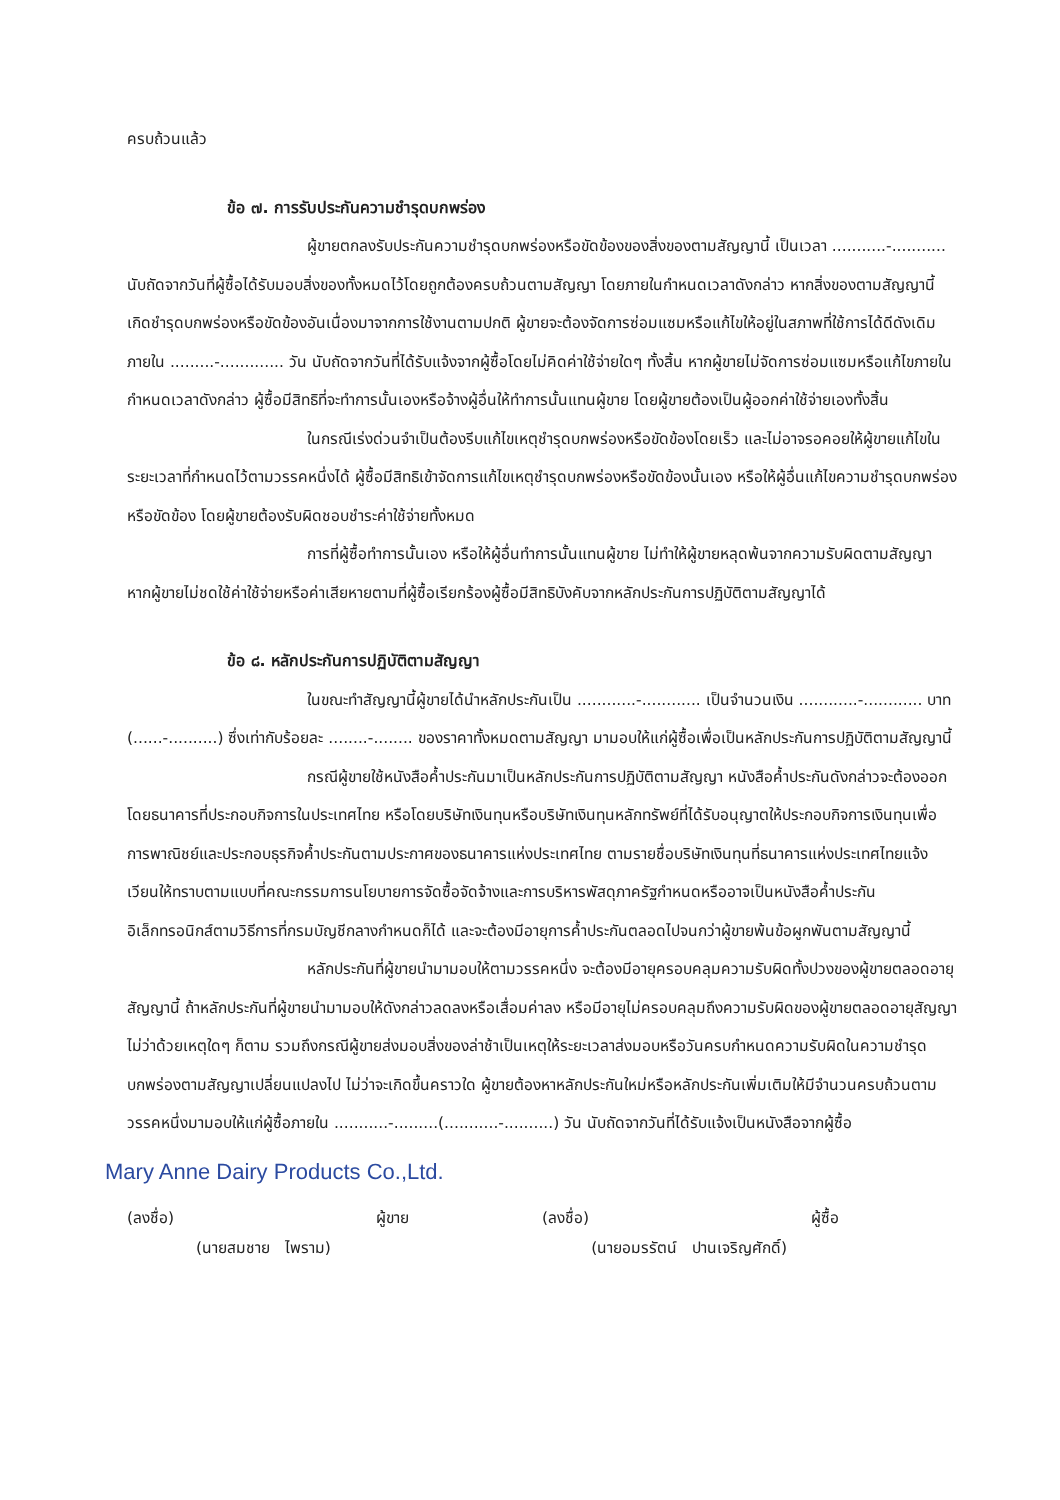ครบถ้วนแล้ว
ข้อ ๗. การรับประกันความชำรุดบกพร่อง
ผู้ขายตกลงรับประกันความชำรุดบกพร่องหรือขัดข้องของสิ่งของตามสัญญานี้ เป็นเวลา ...........-........... นับถัดจากวันที่ผู้ซื้อได้รับมอบสิ่งของทั้งหมดไว้โดยถูกต้องครบถ้วนตามสัญญา โดยภายในกำหนดเวลาดังกล่าว หากสิ่งของตามสัญญานี้เกิดชำรุดบกพร่องหรือขัดข้องอันเนื่องมาจากการใช้งานตามปกติ ผู้ขายจะต้องจัดการซ่อมแซมหรือแก้ไขให้อยู่ในสภาพที่ใช้การได้ดีดังเดิม ภายใน .........-............. วัน นับถัดจากวันที่ได้รับแจ้งจากผู้ซื้อโดยไม่คิดค่าใช้จ่ายใดๆ ทั้งสิ้น หากผู้ขายไม่จัดการซ่อมแซมหรือแก้ไขภายในกำหนดเวลาดังกล่าว ผู้ซื้อมีสิทธิที่จะทำการนั้นเองหรือจ้างผู้อื่นให้ทำการนั้นแทนผู้ขาย โดยผู้ขายต้องเป็นผู้ออกค่าใช้จ่ายเองทั้งสิ้น
ในกรณีเร่งด่วนจำเป็นต้องรีบแก้ไขเหตุชำรุดบกพร่องหรือขัดข้องโดยเร็ว และไม่อาจรอคอยให้ผู้ขายแก้ไขในระยะเวลาที่กำหนดไว้ตามวรรคหนึ่งได้ ผู้ซื้อมีสิทธิเข้าจัดการแก้ไขเหตุชำรุดบกพร่องหรือขัดข้องนั้นเอง หรือให้ผู้อื่นแก้ไขความชำรุดบกพร่องหรือขัดข้อง โดยผู้ขายต้องรับผิดชอบชำระค่าใช้จ่ายทั้งหมด
การที่ผู้ซื้อทำการนั้นเอง หรือให้ผู้อื่นทำการนั้นแทนผู้ขาย ไม่ทำให้ผู้ขายหลุดพ้นจากความรับผิดตามสัญญา หากผู้ขายไม่ชดใช้ค่าใช้จ่ายหรือค่าเสียหายตามที่ผู้ซื้อเรียกร้องผู้ซื้อมีสิทธิบังคับจากหลักประกันการปฏิบัติตามสัญญาได้
ข้อ ๘. หลักประกันการปฏิบัติตามสัญญา
ในขณะทำสัญญานี้ผู้ขายได้นำหลักประกันเป็น ............-............ เป็นจำนวนเงิน ............-............ บาท (......-..........) ซึ่งเท่ากับร้อยละ ........-........ ของราคาทั้งหมดตามสัญญา มามอบให้แก่ผู้ซื้อเพื่อเป็นหลักประกันการปฏิบัติตามสัญญานี้
กรณีผู้ขายใช้หนังสือค้ำประกันมาเป็นหลักประกันการปฏิบัติตามสัญญา หนังสือค้ำประกันดังกล่าวจะต้องออกโดยธนาคารที่ประกอบกิจการในประเทศไทย หรือโดยบริษัทเงินทุนหรือบริษัทเงินทุนหลักทรัพย์ที่ได้รับอนุญาตให้ประกอบกิจการเงินทุนเพื่อการพาณิชย์และประกอบธุรกิจค้ำประกันตามประกาศของธนาคารแห่งประเทศไทย ตามรายชื่อบริษัทเงินทุนที่ธนาคารแห่งประเทศไทยแจ้งเวียนให้ทราบตามแบบที่คณะกรรมการนโยบายการจัดซื้อจัดจ้างและการบริหารพัสดุภาครัฐกำหนดหรืออาจเป็นหนังสือค้ำประกันอิเล็กทรอนิกส์ตามวิธีการที่กรมบัญชีกลางกำหนดก็ได้ และจะต้องมีอายุการค้ำประกันตลอดไปจนกว่าผู้ขายพ้นข้อผูกพันตามสัญญานี้
หลักประกันที่ผู้ขายนำมามอบให้ตามวรรคหนึ่ง จะต้องมีอายุครอบคลุมความรับผิดทั้งปวงของผู้ขายตลอดอายุสัญญานี้ ถ้าหลักประกันที่ผู้ขายนำมามอบให้ดังกล่าวลดลงหรือเสื่อมค่าลง หรือมีอายุไม่ครอบคลุมถึงความรับผิดของผู้ขายตลอดอายุสัญญา ไม่ว่าด้วยเหตุใดๆ ก็ตาม รวมถึงกรณีผู้ขายส่งมอบสิ่งของล่าช้าเป็นเหตุให้ระยะเวลาส่งมอบหรือวันครบกำหนดความรับผิดในความชำรุดบกพร่องตามสัญญาเปลี่ยนแปลงไป ไม่ว่าจะเกิดขึ้นคราวใด ผู้ขายต้องหาหลักประกันใหม่หรือหลักประกันเพิ่มเติมให้มีจำนวนครบถ้วนตามวรรคหนึ่งมามอบให้แก่ผู้ซื้อภายใน ...........-.........(...........-..........) วัน นับถัดจากวันที่ได้รับแจ้งเป็นหนังสือจากผู้ซื้อ
Mary Anne Dairy Products Co.,Ltd.
(ลงชื่อ) ผู้ขาย
(นายสมชาย ไพราม)
(ลงชื่อ) ผู้ซื้อ
(นายอมรรัตน์ ปานเจริญศักดิ์)